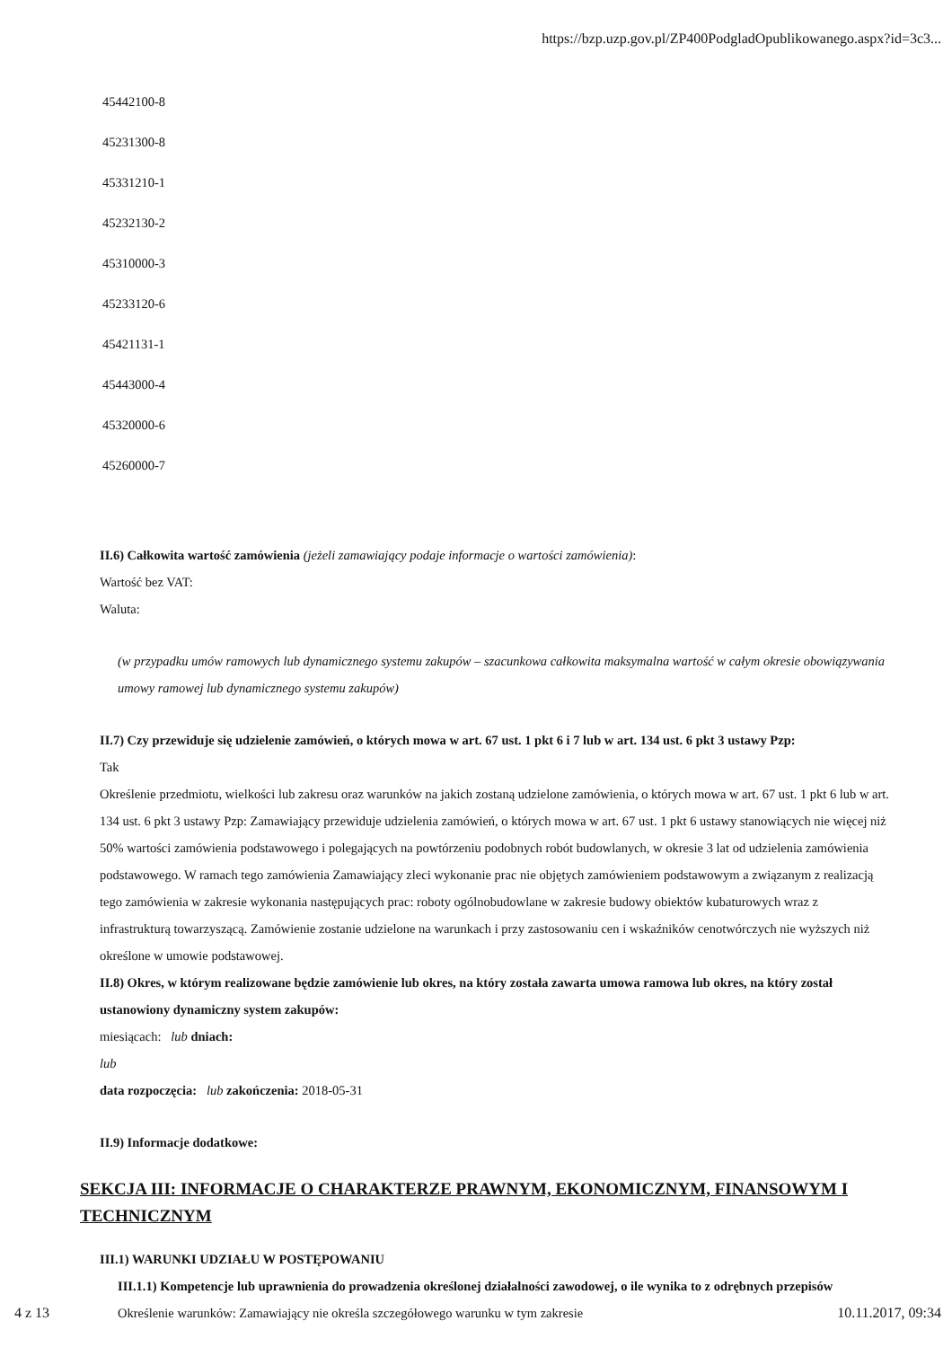https://bzp.uzp.gov.pl/ZP400PodgladOpublikowanego.aspx?id=3c3...
45442100-8
45231300-8
45331210-1
45232130-2
45310000-3
45233120-6
45421131-1
45443000-4
45320000-6
45260000-7
II.6) Całkowita wartość zamówienia (jeżeli zamawiający podaje informacje o wartości zamówienia):
Wartość bez VAT:
Waluta:
(w przypadku umów ramowych lub dynamicznego systemu zakupów – szacunkowa całkowita maksymalna wartość w całym okresie obowiązywania umowy ramowej lub dynamicznego systemu zakupów)
II.7) Czy przewiduje się udzielenie zamówień, o których mowa w art. 67 ust. 1 pkt 6 i 7 lub w art. 134 ust. 6 pkt 3 ustawy Pzp:
Tak
Określenie przedmiotu, wielkości lub zakresu oraz warunków na jakich zostaną udzielone zamówienia, o których mowa w art. 67 ust. 1 pkt 6 lub w art. 134 ust. 6 pkt 3 ustawy Pzp: Zamawiający przewiduje udzielenia zamówień, o których mowa w art. 67 ust. 1 pkt 6 ustawy stanowiących nie więcej niż 50% wartości zamówienia podstawowego i polegających na powtórzeniu podobnych robót budowlanych, w okresie 3 lat od udzielenia zamówienia podstawowego. W ramach tego zamówienia Zamawiający zleci wykonanie prac nie objętych zamówieniem podstawowym a związanym z realizacją tego zamówienia w zakresie wykonania następujących prac: roboty ogólnobudowlane w zakresie budowy obiektów kubaturowych wraz z infrastrukturą towarzyszącą. Zamówienie zostanie udzielone na warunkach i przy zastosowaniu cen i wskaźników cenotwórczych nie wyższych niż określone w umowie podstawowej.
II.8) Okres, w którym realizowane będzie zamówienie lub okres, na który została zawarta umowa ramowa lub okres, na który został ustanowiony dynamiczny system zakupów:
miesiącach: lub dniach:
lub
data rozpoczęcia: lub zakończenia: 2018-05-31
II.9) Informacje dodatkowe:
SEKCJA III: INFORMACJE O CHARAKTERZE PRAWNYM, EKONOMICZNYM, FINANSOWYM I TECHNICZNYM
III.1) WARUNKI UDZIAŁU W POSTĘPOWANIU
III.1.1) Kompetencje lub uprawnienia do prowadzenia określonej działalności zawodowej, o ile wynika to z odrębnych przepisów
Określenie warunków: Zamawiający nie określa szczegółowego warunku w tym zakresie
4 z 13 10.11.2017, 09:34